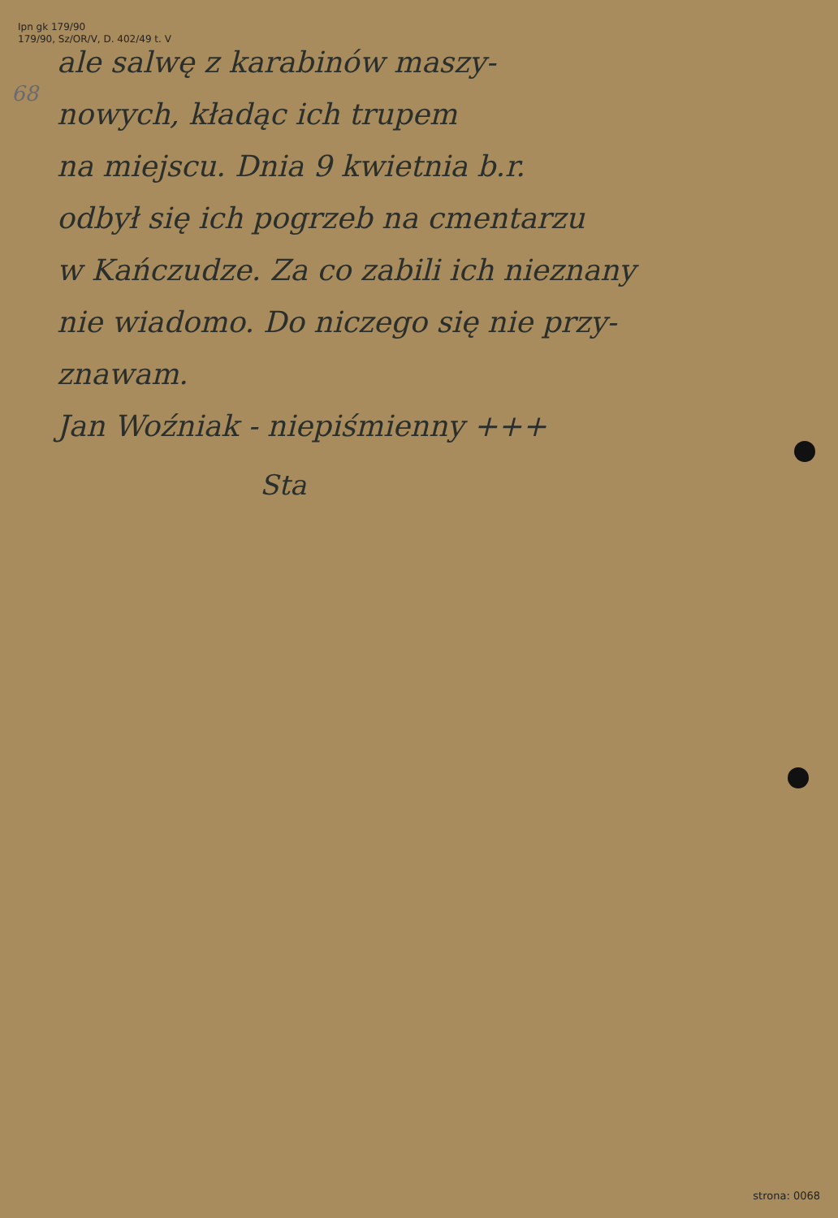Ipn gk 179/90
179/90, Sz/OR/V, D. 402/49 t. V
68
ale salwę z karabinów maszy-
nowych, kładąc ich trupem
na miejscu. Dnia 9 kwietnia b.r.
odbył się ich pogrzeb na cmentarzu
w Kańczudze. Za co zabili ich nieznany
nie wiadomo. Do niczego się nie przy-
znawam.
Jan Woźniak - niepiśmienny +++
Sta
strona: 0068